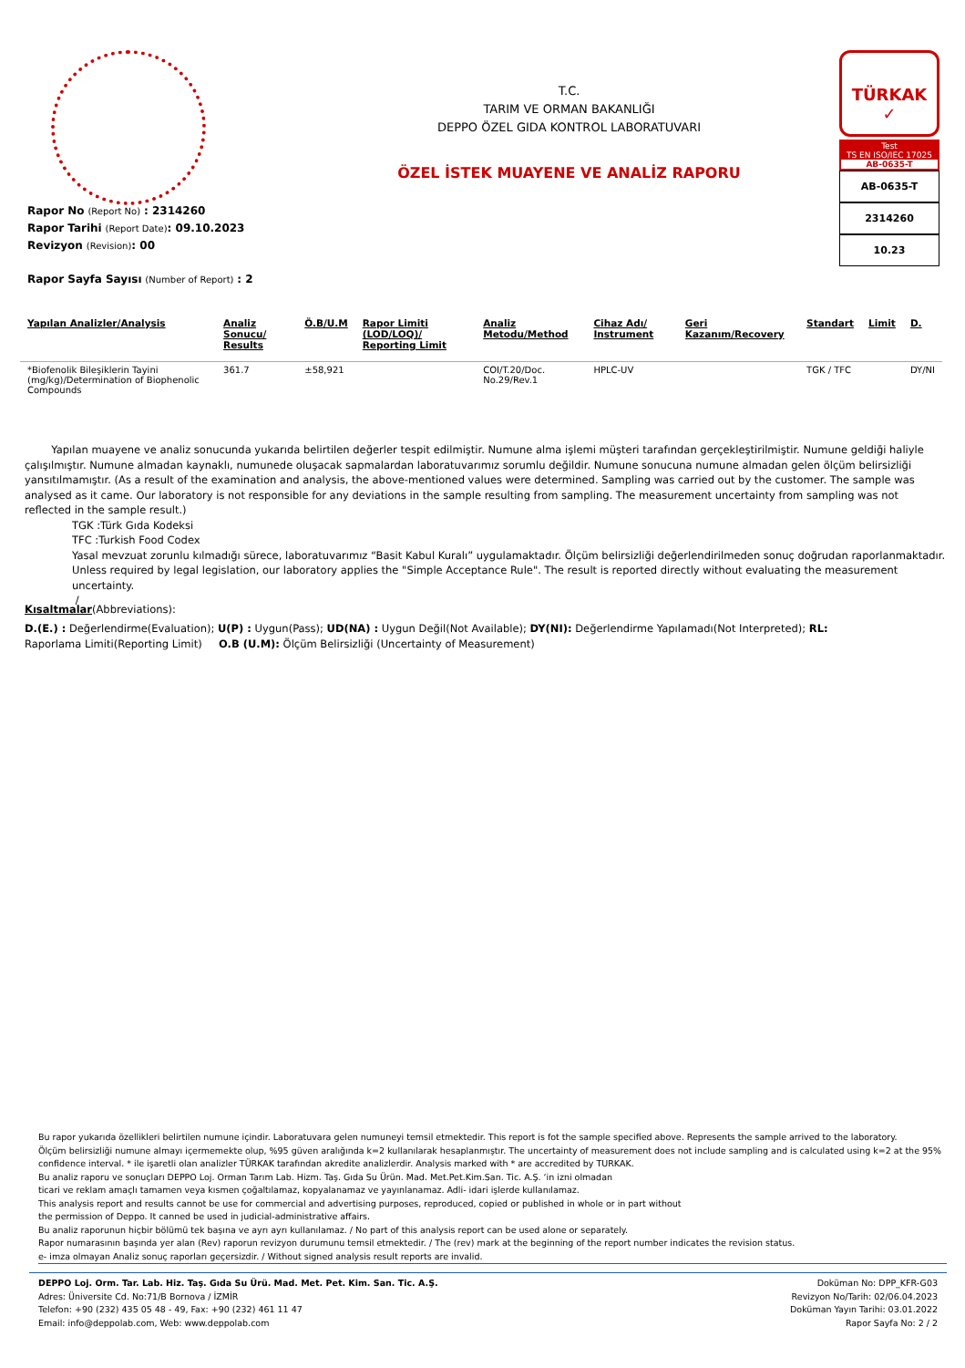T.C.
TARIM VE ORMAN BAKANLIĞI
DEPPO ÖZEL GIDA KONTROL LABORATUVARI
ÖZEL İSTEK MUAYENE VE ANALİZ RAPORU
TÜRKAK
✓
Test
TS EN ISO/IEC 17025
AB-0635-T
AB-0635-T
2314260
10.23
Rapor No (Report No) : 2314260
Rapor Tarihi (Report Date): 09.10.2023
Revizyon (Revision): 00
Rapor Sayfa Sayısı (Number of Report) : 2
| Yapılan Analizler/Analysis | Analiz Sonucu/ Results | Ö.B/U.M | Rapor Limiti (LOD/LOQ)/ Reporting Limit | Analiz Metodu/Method | Cihaz Adı/ Instrument | Geri Kazanım/Recovery | Standart | Limit | D. |
| --- | --- | --- | --- | --- | --- | --- | --- | --- | --- |
| *Biofenolik Bileşiklerin Tayini (mg/kg)/Determination of Biophenolic Compounds | 361.7 | ±58,921 | | COI/T.20/Doc. No.29/Rev.1 | HPLC-UV | | TGK / TFC | | DY/NI |
Yapılan muayene ve analiz sonucunda yukarıda belirtilen değerler tespit edilmiştir. Numune alma işlemi müşteri tarafından gerçekleştirilmiştir. Numune geldiği haliyle çalışılmıştır. Numune almadan kaynaklı, numunede oluşacak sapmalardan laboratuvarımız sorumlu değildir. Numune sonucuna numune almadan gelen ölçüm belirsizliği yansıtılmamıştır. (As a result of the examination and analysis, the above-mentioned values were determined. Sampling was carried out by the customer. The sample was analysed as it came. Our laboratory is not responsible for any deviations in the sample resulting from sampling. The measurement uncertainty from sampling was not reflected in the sample result.)
TGK :Türk Gıda Kodeksi
TFC :Turkish Food Codex
Yasal mevzuat zorunlu kılmadığı sürece, laboratuvarımız “Basit Kabul Kuralı” uygulamaktadır. Ölçüm belirsizliği değerlendirilmeden sonuç doğrudan raporlanmaktadır.
Unless required by legal legislation, our laboratory applies the "Simple Acceptance Rule". The result is reported directly without evaluating the measurement uncertainty.
/
Kısaltmalar(Abbreviations):
D.(E.) : Değerlendirme(Evaluation); U(P) : Uygun(Pass); UD(NA) : Uygun Değil(Not Available); DY(NI): Değerlendirme Yapılamadı(Not Interpreted); RL: Raporlama Limiti(Reporting Limit) O.B (U.M): Ölçüm Belirsizliği (Uncertainty of Measurement)
Bu rapor yukarıda özellikleri belirtilen numune içindir. Laboratuvara gelen numuneyi temsil etmektedir. This report is fot the sample specified above. Represents the sample arrived to the laboratory.
Ölçüm belirsizliği numune almayı içermemekte olup, %95 güven aralığında k=2 kullanılarak hesaplanmıştır. The uncertainty of measurement does not include sampling and is calculated using k=2 at the 95% confidence interval. * ile işaretli olan analizler TÜRKAK tarafından akredite analizlerdir. Analysis marked with * are accredited by TURKAK.
Bu analiz raporu ve sonuçları DEPPO Loj. Orman Tarım Lab. Hizm. Taş. Gıda Su Ürün. Mad. Met.Pet.Kim.San. Tic. A.Ş. ‘in izni olmadan
ticari ve reklam amaçlı tamamen veya kısmen çoğaltılamaz, kopyalanamaz ve yayınlanamaz. Adli- idari işlerde kullanılamaz.
This analysis report and results cannot be use for commercial and advertising purposes, reproduced, copied or published in whole or in part without
the permission of Deppo. It canned be used in judicial-administrative affairs.
Bu analiz raporunun hiçbir bölümü tek başına ve ayrı ayrı kullanılamaz. / No part of this analysis report can be used alone or separately.
Rapor numarasının başında yer alan (Rev) raporun revizyon durumunu temsil etmektedir. / The (rev) mark at the beginning of the report number indicates the revision status.
e- imza olmayan Analiz sonuç raporları geçersizdir. / Without signed analysis result reports are invalid.
DEPPO Loj. Orm. Tar. Lab. Hiz. Taş. Gıda Su Ürü. Mad. Met. Pet. Kim. San. Tic. A.Ş.
Adres: Üniversite Cd. No:71/B Bornova / İZMİR
Telefon: +90 (232) 435 05 48 - 49, Fax: +90 (232) 461 11 47
Email: info@deppolab.com, Web: www.deppolab.com
Doküman No: DPP_KFR-G03
Revizyon No/Tarih: 02/06.04.2023
Doküman Yayın Tarihi: 03.01.2022
Rapor Sayfa No: 2 / 2